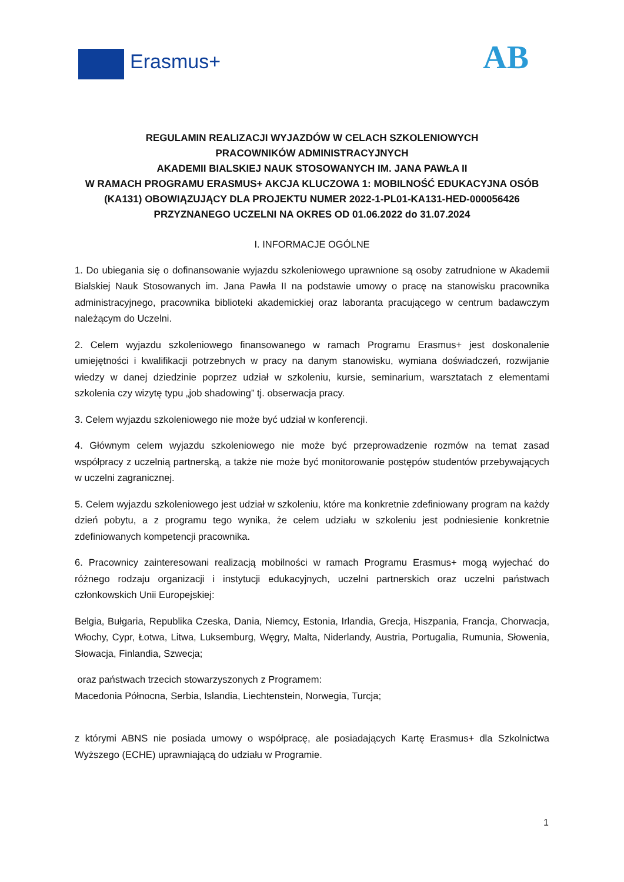Erasmus+ AB
REGULAMIN REALIZACJI WYJAZDÓW W CELACH SZKOLENIOWYCH
PRACOWNIKÓW ADMINISTRACYJNYCH
AKADEMII BIALSKIEJ NAUK STOSOWANYCH IM. JANA PAWŁA II
W RAMACH PROGRAMU ERASMUS+ AKCJA KLUCZOWA 1: MOBILNOŚĆ EDUKACYJNA OSÓB (KA131) OBOWIĄZUJĄCY DLA PROJEKTU NUMER 2022-1-PL01-KA131-HED-000056426
PRZYZNANEGO UCZELNI NA OKRES OD 01.06.2022 do 31.07.2024
I. INFORMACJE OGÓLNE
1. Do ubiegania się o dofinansowanie wyjazdu szkoleniowego uprawnione są osoby zatrudnione w Akademii Bialskiej Nauk Stosowanych im. Jana Pawła II na podstawie umowy o pracę na stanowisku pracownika administracyjnego, pracownika biblioteki akademickiej oraz laboranta pracującego w centrum badawczym należącym do Uczelni.
2. Celem wyjazdu szkoleniowego finansowanego w ramach Programu Erasmus+ jest doskonalenie umiejętności i kwalifikacji potrzebnych w pracy na danym stanowisku, wymiana doświadczeń, rozwijanie wiedzy w danej dziedzinie poprzez udział w szkoleniu, kursie, seminarium, warsztatach z elementami szkolenia czy wizytę typu „job shadowing” tj. obserwacja pracy.
3. Celem wyjazdu szkoleniowego nie może być udział w konferencji.
4. Głównym celem wyjazdu szkoleniowego nie może być przeprowadzenie rozmów na temat zasad współpracy z uczelnią partnerską, a także nie może być monitorowanie postępów studentów przebywających w uczelni zagranicznej.
5. Celem wyjazdu szkoleniowego jest udział w szkoleniu, które ma konkretnie zdefiniowany program na każdy dzień pobytu, a z programu tego wynika, że celem udziału w szkoleniu jest podniesienie konkretnie zdefiniowanych kompetencji pracownika.
6. Pracownicy zainteresowani realizacją mobilności w ramach Programu Erasmus+ mogą wyjechać do różnego rodzaju organizacji i instytucji edukacyjnych, uczelni partnerskich oraz uczelni państwach członkowskich Unii Europejskiej:
Belgia, Bułgaria, Republika Czeska, Dania, Niemcy, Estonia, Irlandia, Grecja, Hiszpania, Francja, Chorwacja, Włochy, Cypr, Łotwa, Litwa, Luksemburg, Węgry, Malta, Niderlandy, Austria, Portugalia, Rumunia, Słowenia, Słowacja, Finlandia, Szwecja;
oraz państwach trzecich stowarzyszonych z Programem:
Macedonia Północna, Serbia, Islandia, Liechtenstein, Norwegia, Turcja;
z którymi ABNS nie posiada umowy o współpracę, ale posiadających Kartę Erasmus+ dla Szkolnictwa Wyższego (ECHE) uprawniającą do udziału w Programie.
1